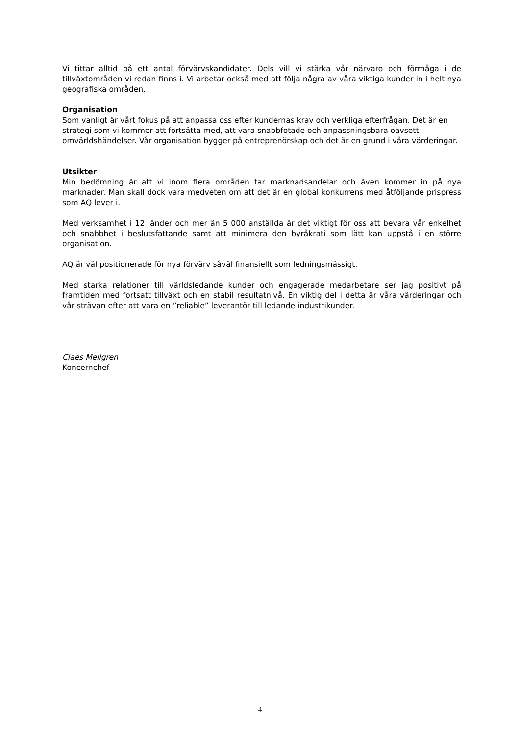Vi tittar alltid på ett antal förvärvskandidater. Dels vill vi stärka vår närvaro och förmåga i de tillväxtområden vi redan finns i. Vi arbetar också med att följa några av våra viktiga kunder in i helt nya geografiska områden.
Organisation
Som vanligt är vårt fokus på att anpassa oss efter kundernas krav och verkliga efterfrågan. Det är en strategi som vi kommer att fortsätta med, att vara snabbfotade och anpassningsbara oavsett omvärldshändelser. Vår organisation bygger på entreprenörskap och det är en grund i våra värderingar.
Utsikter
Min bedömning är att vi inom flera områden tar marknadsandelar och även kommer in på nya marknader. Man skall dock vara medveten om att det är en global konkurrens med åtföljande prispress som AQ lever i.
Med verksamhet i 12 länder och mer än 5 000 anställda är det viktigt för oss att bevara vår enkelhet och snabbhet i beslutsfattande samt att minimera den byråkrati som lätt kan uppstå i en större organisation.
AQ är väl positionerade för nya förvärv såväl finansiellt som ledningsmässigt.
Med starka relationer till världsledande kunder och engagerade medarbetare ser jag positivt på framtiden med fortsatt tillväxt och en stabil resultatnivå. En viktig del i detta är våra värderingar och vår strävan efter att vara en ”reliable” leverantör till ledande industrikunder.
Claes Mellgren
Koncernchef
- 4 -